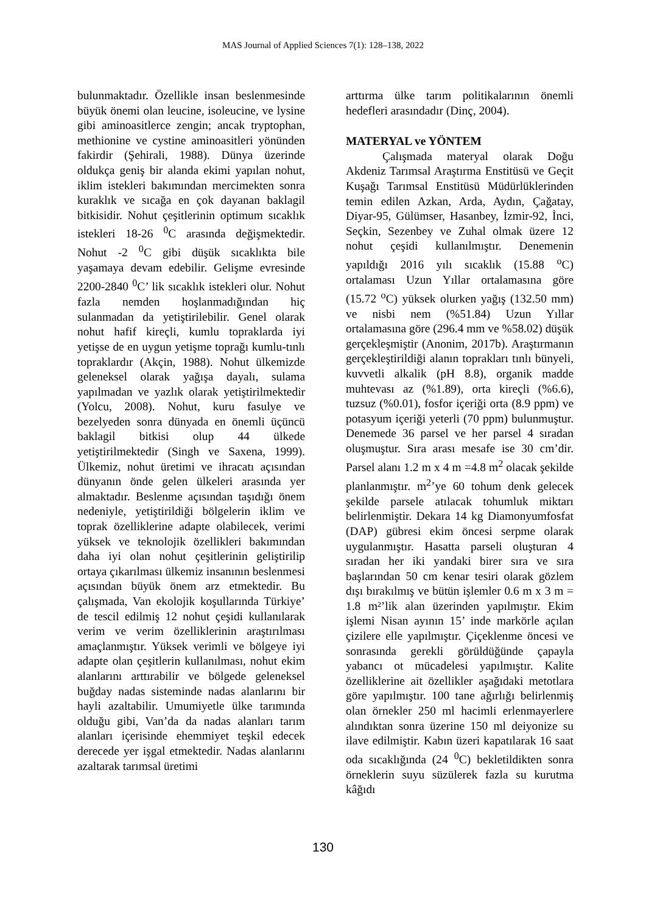MAS Journal of Applied Sciences 7(1): 128–138, 2022
bulunmaktadır. Özellikle insan beslenmesinde büyük önemi olan leucine, isoleucine, ve lysine gibi aminoasitlerce zengin; ancak tryptophan, methionine ve cystine aminoasitleri yönünden fakirdir (Şehirali, 1988). Dünya üzerinde oldukça geniş bir alanda ekimi yapılan nohut, iklim istekleri bakımından mercimekten sonra kuraklık ve sıcağa en çok dayanan baklagil bitkisidir. Nohut çeşitlerinin optimum sıcaklık istekleri 18-26 <sup>0</sup>C arasında değişmektedir. Nohut -2 <sup>0</sup>C gibi düşük sıcaklıkta bile yaşamaya devam edebilir. Gelişme evresinde 2200-2840 <sup>0</sup>C’ lik sıcaklık istekleri olur. Nohut fazla nemden hoşlanmadığından hiç sulanmadan da yetiştirilebilir. Genel olarak nohut hafif kireçli, kumlu topraklarda iyi yetişse de en uygun yetişme toprağı kumlu-tınlı topraklardır (Akçin, 1988). Nohut ülkemizde geleneksel olarak yağışa dayalı, sulama yapılmadan ve yazlık olarak yetiştirilmektedir (Yolcu, 2008). Nohut, kuru fasulye ve bezelyeden sonra dünyada en önemli üçüncü baklagil bitkisi olup 44 ülkede yetiştirilmektedir (Singh ve Saxena, 1999). Ülkemiz, nohut üretimi ve ihracatı açısından dünyanın önde gelen ülkeleri arasında yer almaktadır. Beslenme açısından taşıdığı önem nedeniyle, yetiştirildiği bölgelerin iklim ve toprak özelliklerine adapte olabilecek, verimi yüksek ve teknolojik özellikleri bakımından daha iyi olan nohut çeşitlerinin geliştirilip ortaya çıkarılması ülkemiz insanının beslenmesi açısından büyük önem arz etmektedir. Bu çalışmada, Van ekolojik koşullarında Türkiye’ de tescil edilmiş 12 nohut çeşidi kullanılarak verim ve verim özelliklerinin araştırılması amaçlanmıştır. Yüksek verimli ve bölgeye iyi adapte olan çeşitlerin kullanılması, nohut ekim alanlarını arttırabilir ve bölgede geleneksel buğday nadas sisteminde nadas alanlarını bir hayli azaltabilir. Umumiyetle ülke tarımında olduğu gibi, Van’da da nadas alanları tarım alanları içerisinde ehemmiyet teşkil edecek derecede yer işgal etmektedir. Nadas alanlarını azaltarak tarımsal üretimi
arttırma ülke tarım politikalarının önemli hedefleri arasındadır (Dinç, 2004).
MATERYAL ve YÖNTEM
Çalışmada materyal olarak Doğu Akdeniz Tarımsal Araştırma Enstitüsü ve Geçit Kuşağı Tarımsal Enstitüsü Müdürlüklerinden temin edilen Azkan, Arda, Aydın, Çağatay, Diyar-95, Gülümser, Hasanbey, İzmir-92, İnci, Seçkin, Sezenbey ve Zuhal olmak üzere 12 nohut çeşidi kullanılmıştır. Denemenin yapıldığı 2016 yılı sıcaklık (15.88 <sup>o</sup>C) ortalaması Uzun Yıllar ortalamasına göre (15.72 <sup>o</sup>C) yüksek olurken yağış (132.50 mm) ve nisbi nem (%51.84) Uzun Yıllar ortalamasına göre (296.4 mm ve %58.02) düşük gerçekleşmiştir (Anonim, 2017b). Araştırmanın gerçekleştirildiği alanın toprakları tınlı bünyeli, kuvvetli alkalik (pH 8.8), organik madde muhtevası az (%1.89), orta kireçli (%6.6), tuzsuz (%0.01), fosfor içeriği orta (8.9 ppm) ve potasyum içeriği yeterli (70 ppm) bulunmuştur. Denemede 36 parsel ve her parsel 4 sıradan oluşmuştur. Sıra arası mesafe ise 30 cm’dir. Parsel alanı 1.2 m x 4 m =4.8 m<sup>2</sup> olacak şekilde planlanmıştır. m<sup>2</sup>’ye 60 tohum denk gelecek şekilde parsele atılacak tohumluk miktarı belirlenmiştir. Dekara 14 kg Diamonyumfosfat (DAP) gübresi ekim öncesi serpme olarak uygulanmıştır. Hasatta parseli oluşturan 4 sıradan her iki yandaki birer sıra ve sıra başlarından 50 cm kenar tesiri olarak gözlem dışı bırakılmış ve bütün işlemler 0.6 m x 3 m = 1.8 m²’lik alan üzerinden yapılmıştır. Ekim işlemi Nisan ayının 15’ inde markörle açılan çizilere elle yapılmıştır. Çiçeklenme öncesi ve sonrasında gerekli görüldüğünde çapayla yabancı ot mücadelesi yapılmıştır. Kalite özelliklerine ait özellikler aşağıdaki metotlara göre yapılmıştır. 100 tane ağırlığı belirlenmiş olan örnekler 250 ml hacimli erlenmayerlere alındıktan sonra üzerine 150 ml deiyonize su ilave edilmiştir. Kabın üzeri kapatılarak 16 saat oda sıcaklığında (24 <sup>0</sup>C) bekletildikten sonra örneklerin suyu süzülerek fazla su kurutma kâğıdı
130